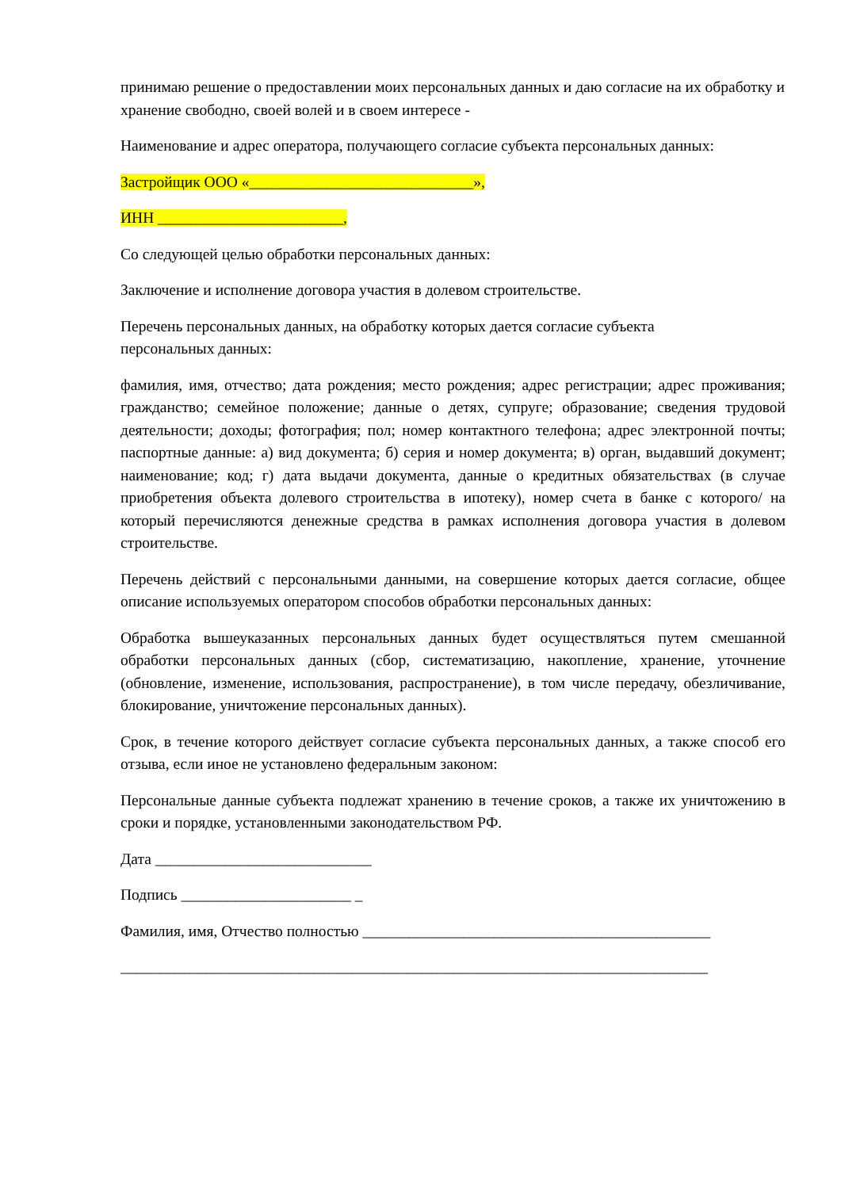принимаю решение о предоставлении моих персональных данных и даю согласие на их обработку и хранение свободно, своей волей и в своем интересе -
Наименование и адрес оператора, получающего согласие субъекта персональных данных:
Застройщик ООО «_____________________________»,
ИНН ________________________,
Со следующей целью обработки персональных данных:
Заключение и исполнение договора участия в долевом строительстве.
Перечень персональных данных, на обработку которых дается согласие субъекта
персональных данных:
фамилия, имя, отчество; дата рождения; место рождения; адрес регистрации; адрес проживания; гражданство; семейное положение; данные о детях, супруге; образование; сведения трудовой деятельности; доходы; фотография; пол; номер контактного телефона; адрес электронной почты; паспортные данные: а) вид документа; б) серия и номер документа; в) орган, выдавший документ; наименование; код; г) дата выдачи документа, данные о кредитных обязательствах (в случае приобретения объекта долевого строительства в ипотеку), номер счета в банке с которого/ на который перечисляются денежные средства в рамках исполнения договора участия в долевом строительстве.
Перечень действий с персональными данными, на совершение которых дается согласие, общее описание используемых оператором способов обработки персональных данных:
Обработка вышеуказанных персональных данных будет осуществляться путем смешанной обработки персональных данных (сбор, систематизацию, накопление, хранение, уточнение (обновление, изменение, использования, распространение), в том числе передачу, обезличивание, блокирование, уничтожение персональных данных).
Срок, в течение которого действует согласие субъекта персональных данных, а также способ его отзыва, если иное не установлено федеральным законом:
Персональные данные субъекта подлежат хранению в течение сроков, а также их уничтожению в сроки и порядке, установленными законодательством РФ.
Дата ____________________________
Подпись ______________________ _
Фамилия, имя, Отчество полностью _____________________________________________
____________________________________________________________________________